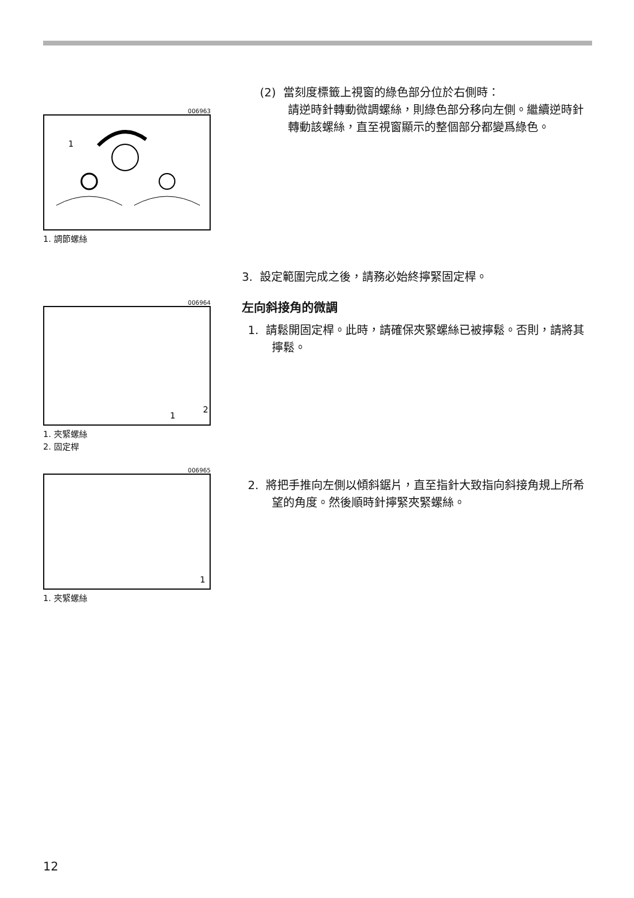006963
1
1. 調節螺絲
(2) 當刻度標籤上視窗的綠色部分位於右側時：
請逆時針轉動微調螺絲，則綠色部分移向左側。繼續逆時針轉動該螺絲，直至視窗顯示的整個部分都變爲綠色。
3. 設定範圍完成之後，請務必始終擰緊固定桿。
006964
2
1
1. 夾緊螺絲
2. 固定桿
左向斜接角的微調
1. 請鬆開固定桿。此時，請確保夾緊螺絲已被擰鬆。否則，請將其擰鬆。
006965
1
1. 夾緊螺絲
2. 將把手推向左側以傾斜鋸片，直至指針大致指向斜接角規上所希望的角度。然後順時針擰緊夾緊螺絲。
12